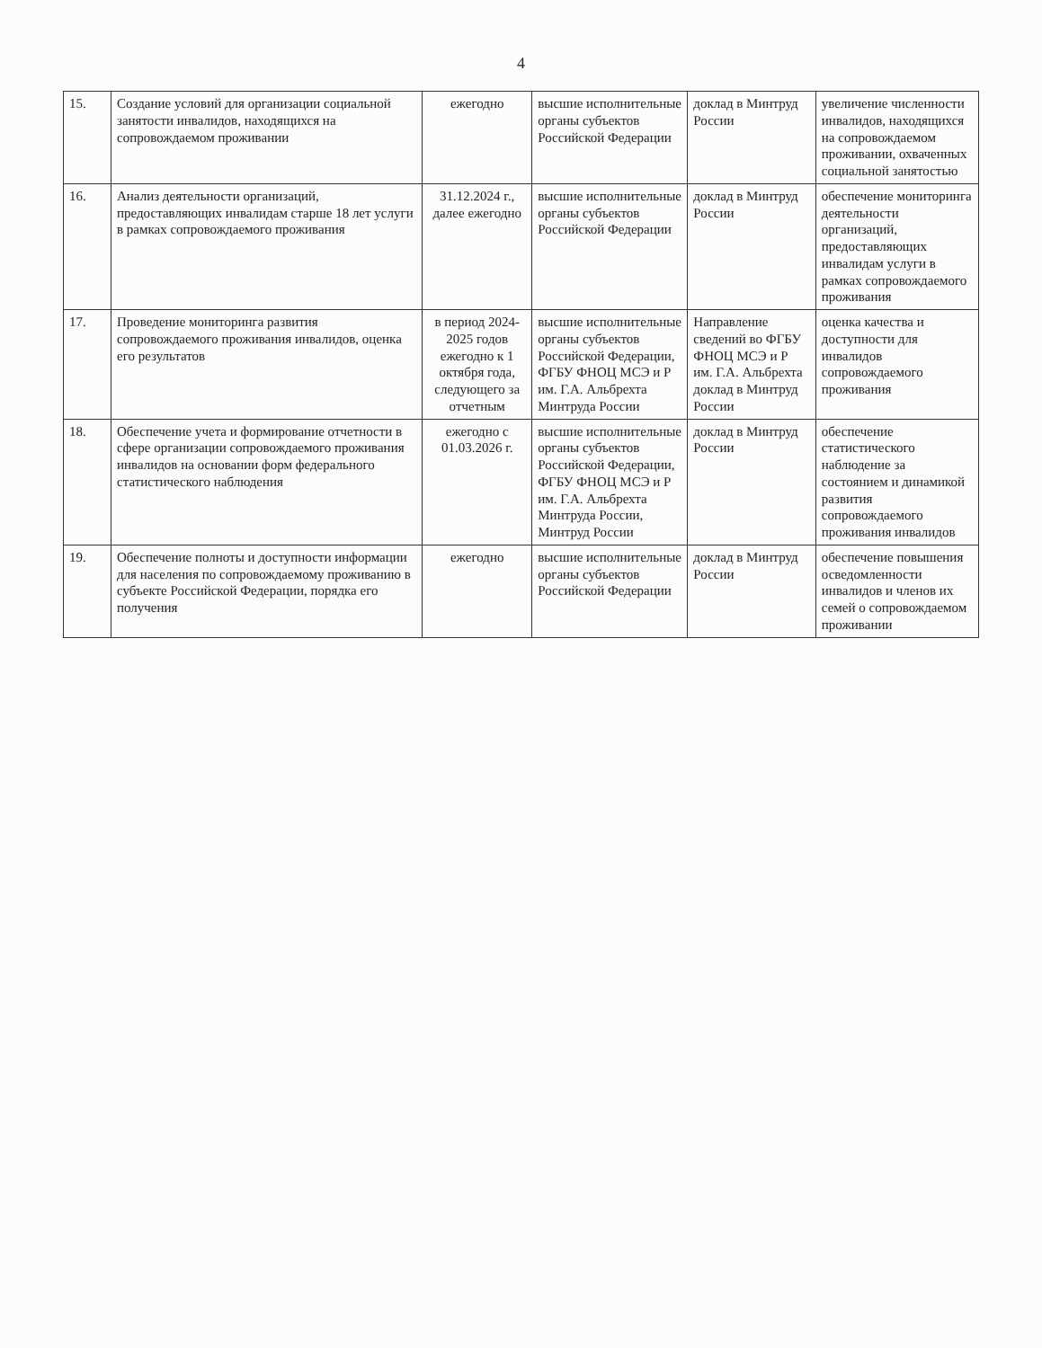4
| 15. | Создание условий для организации социальной занятости инвалидов, находящихся на сопровождаемом проживании | ежегодно | высшие исполнительные органы субъектов Российской Федерации | доклад в Минтруд России | увеличение численности инвалидов, находящихся на сопровождаемом проживании, охваченных социальной занятостью |
| 16. | Анализ деятельности организаций, предоставляющих инвалидам старше 18 лет услуги в рамках сопровождаемого проживания | 31.12.2024 г., далее ежегодно | высшие исполнительные органы субъектов Российской Федерации | доклад в Минтруд России | обеспечение мониторинга деятельности организаций, предоставляющих инвалидам услуги в рамках сопровождаемого проживания |
| 17. | Проведение мониторинга развития сопровождаемого проживания инвалидов, оценка его результатов | в период 2024-2025 годов ежегодно к 1 октября года, следующего за отчетным | высшие исполнительные органы субъектов Российской Федерации, ФГБУ ФНОЦ МСЭ и Р им. Г.А. Альбрехта Минтруда России | Направление сведений во ФГБУ ФНОЦ МСЭ и Р им. Г.А. Альбрехта доклад в Минтруд России | оценка качества и доступности для инвалидов сопровождаемого проживания |
| 18. | Обеспечение учета и формирование отчетности в сфере организации сопровождаемого проживания инвалидов на основании форм федерального статистического наблюдения | ежегодно с 01.03.2026 г. | высшие исполнительные органы субъектов Российской Федерации, ФГБУ ФНОЦ МСЭ и Р им. Г.А. Альбрехта Минтруда России, Минтруд России | доклад в Минтруд России | обеспечение статистического наблюдение за состоянием и динамикой развития сопровождаемого проживания инвалидов |
| 19. | Обеспечение полноты и доступности информации для населения по сопровождаемому проживанию в субъекте Российской Федерации, порядка его получения | ежегодно | высшие исполнительные органы субъектов Российской Федерации | доклад в Минтруд России | обеспечение повышения осведомленности инвалидов и членов их семей о сопровождаемом проживании |